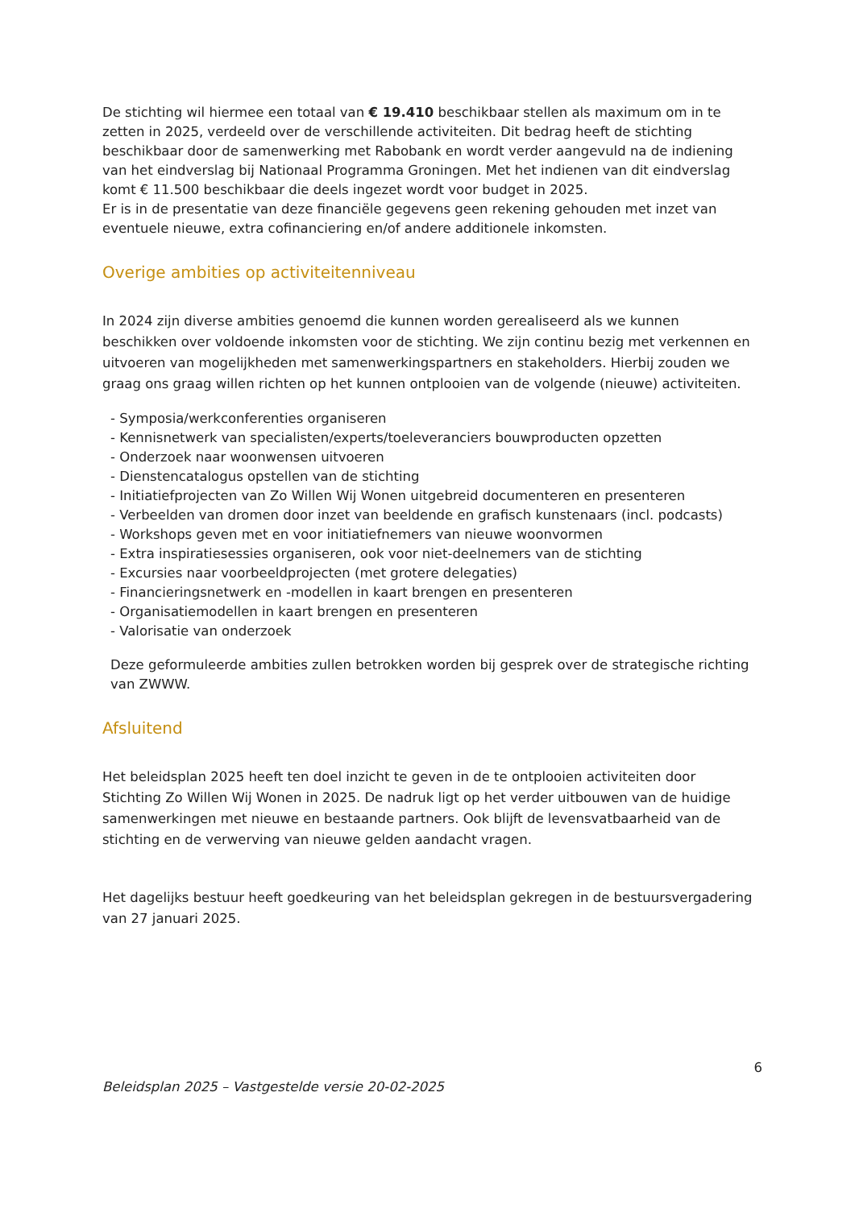De stichting wil hiermee een totaal van € 19.410 beschikbaar stellen als maximum om in te zetten in 2025, verdeeld over de verschillende activiteiten. Dit bedrag heeft de stichting beschikbaar door de samenwerking met Rabobank en wordt verder aangevuld na de indiening van het eindverslag bij Nationaal Programma Groningen. Met het indienen van dit eindverslag komt € 11.500 beschikbaar die deels ingezet wordt voor budget in 2025.
Er is in de presentatie van deze financiële gegevens geen rekening gehouden met inzet van eventuele nieuwe, extra cofinanciering en/of andere additionele inkomsten.
Overige ambities op activiteitenniveau
In 2024 zijn diverse ambities genoemd die kunnen worden gerealiseerd als we kunnen beschikken over voldoende inkomsten voor de stichting. We zijn continu bezig met verkennen en uitvoeren van mogelijkheden met samenwerkingspartners en stakeholders. Hierbij zouden we graag ons graag willen richten op het kunnen ontplooien van de volgende (nieuwe) activiteiten.
- Symposia/werkconferenties organiseren
- Kennisnetwerk van specialisten/experts/toeleveranciers bouwproducten opzetten
- Onderzoek naar woonwensen uitvoeren
- Dienstencatalogus opstellen van de stichting
- Initiatiefprojecten van Zo Willen Wij Wonen uitgebreid documenteren en presenteren
- Verbeelden van dromen door inzet van beeldende en grafisch kunstenaars (incl. podcasts)
- Workshops geven met en voor initiatiefnemers van nieuwe woonvormen
- Extra inspiratiesessies organiseren, ook voor niet-deelnemers van de stichting
- Excursies naar voorbeeldprojecten (met grotere delegaties)
- Financieringsnetwerk en -modellen in kaart brengen en presenteren
- Organisatiemodellen in kaart brengen en presenteren
- Valorisatie van onderzoek
Deze geformuleerde ambities zullen betrokken worden bij gesprek over de strategische richting van ZWWW.
Afsluitend
Het beleidsplan 2025 heeft ten doel inzicht te geven in de te ontplooien activiteiten door Stichting Zo Willen Wij Wonen in 2025. De nadruk ligt op het verder uitbouwen van de huidige samenwerkingen met nieuwe en bestaande partners. Ook blijft de levensvatbaarheid van de stichting en de verwerving van nieuwe gelden aandacht vragen.
Het dagelijks bestuur heeft goedkeuring van het beleidsplan gekregen in de bestuursvergadering van 27 januari 2025.
6
Beleidsplan 2025 – Vastgestelde versie 20-02-2025